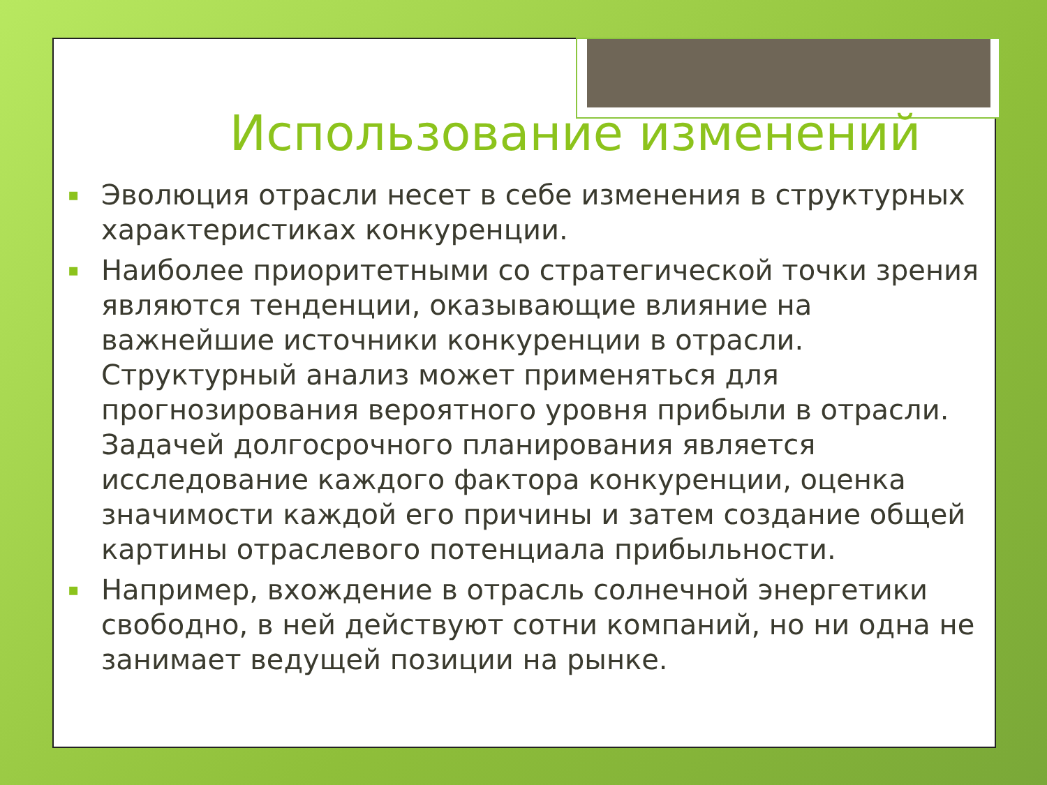Использование изменений
▪ Эволюция отрасли несет в себе изменения в структурных характеристиках конкуренции.
▪ Наиболее приоритетными со стратегической точки зрения являются тенденции, оказывающие влияние на важнейшие источники конкуренции в отрасли. Структурный анализ может применяться для прогнозирования вероятного уровня прибыли в отрасли. Задачей долгосрочного планирования является исследование каждого фактора конкуренции, оценка значимости каждой его причины и затем создание общей картины отраслевого потенциала прибыльности.
▪ Например, вхождение в отрасль солнечной энергетики свободно, в ней действуют сотни компаний, но ни одна не занимает ведущей позиции на рынке.